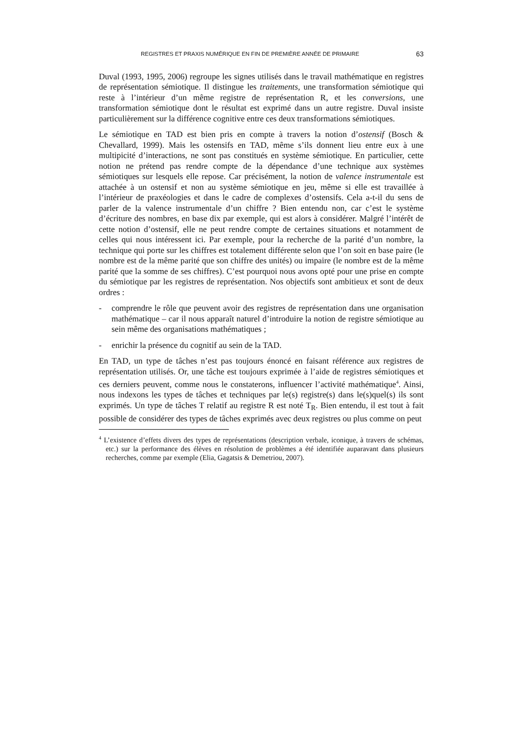REGISTRES ET PRAXIS NUMÉRIQUE EN FIN DE PREMIÈRE ANNÉE DE PRIMAIRE 63
Duval (1993, 1995, 2006) regroupe les signes utilisés dans le travail mathématique en registres de représentation sémiotique. Il distingue les traitements, une transformation sémiotique qui reste à l’intérieur d’un même registre de représentation R, et les conversions, une transformation sémiotique dont le résultat est exprimé dans un autre registre. Duval insiste particulièrement sur la différence cognitive entre ces deux transformations sémiotiques.
Le sémiotique en TAD est bien pris en compte à travers la notion d’ostensif (Bosch & Chevallard, 1999). Mais les ostensifs en TAD, même s’ils donnent lieu entre eux à une multipicité d’interactions, ne sont pas constitués en système sémiotique. En particulier, cette notion ne prétend pas rendre compte de la dépendance d’une technique aux systèmes sémiotiques sur lesquels elle repose. Car précisément, la notion de valence instrumentale est attachée à un ostensif et non au système sémiotique en jeu, même si elle est travaillée à l’intérieur de praxéologies et dans le cadre de complexes d’ostensifs. Cela a-t-il du sens de parler de la valence instrumentale d’un chiffre ? Bien entendu non, car c’est le système d’écriture des nombres, en base dix par exemple, qui est alors à considérer. Malgré l’intérêt de cette notion d’ostensif, elle ne peut rendre compte de certaines situations et notamment de celles qui nous intéressent ici. Par exemple, pour la recherche de la parité d’un nombre, la technique qui porte sur les chiffres est totalement différente selon que l’on soit en base paire (le nombre est de la même parité que son chiffre des unités) ou impaire (le nombre est de la même parité que la somme de ses chiffres). C’est pourquoi nous avons opté pour une prise en compte du sémiotique par les registres de représentation. Nos objectifs sont ambitieux et sont de deux ordres :
- comprendre le rôle que peuvent avoir des registres de représentation dans une organisation mathématique – car il nous apparaît naturel d’introduire la notion de registre sémiotique au sein même des organisations mathématiques ;
- enrichir la présence du cognitif au sein de la TAD.
En TAD, un type de tâches n’est pas toujours énoncé en faisant référence aux registres de représentation utilisés. Or, une tâche est toujours exprimée à l’aide de registres sémiotiques et ces derniers peuvent, comme nous le constaterons, influencer l’activité mathématique<sup>4</sup>. Ainsi, nous indexons les types de tâches et techniques par le(s) registre(s) dans le(s)quel(s) ils sont exprimés. Un type de tâches T relatif au registre R est noté T<sub>R</sub>. Bien entendu, il est tout à fait possible de considérer des types de tâches exprimés avec deux registres ou plus comme on peut
<sup>4</sup> L’existence d’effets divers des types de représentations (description verbale, iconique, à travers de schémas, etc.) sur la performance des élèves en résolution de problèmes a été identifiée auparavant dans plusieurs recherches, comme par exemple (Elia, Gagatsis & Demetriou, 2007).